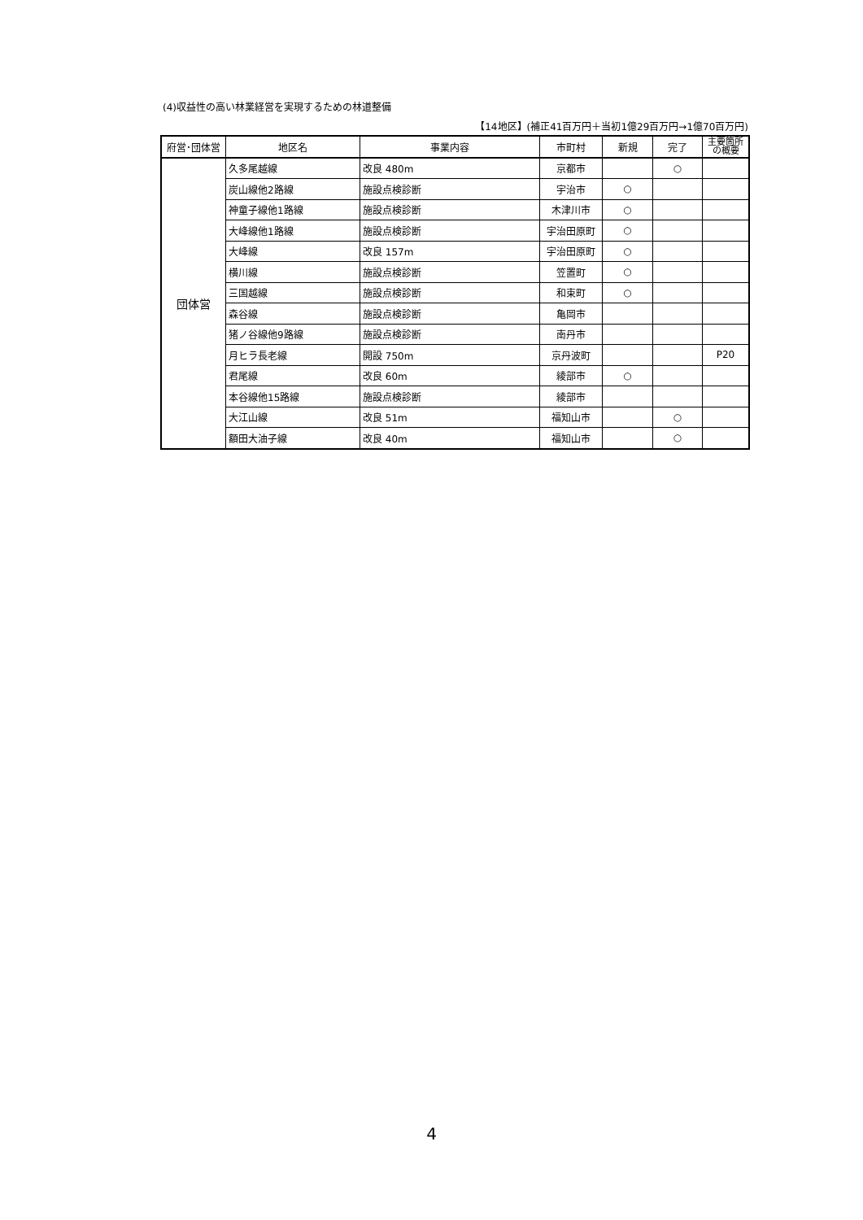(4)収益性の高い林業経営を実現するための林道整備
【14地区】(補正41百万円＋当初1億29百万円→1億70百万円)
| 府営･団体営 | 地区名 | 事業内容 | 市町村 | 新規 | 完了 | 主要箇所 の概要 |
| --- | --- | --- | --- | --- | --- | --- |
| 団体営 | 久多尾越線 | 改良 480m | 京都市 | | ○ | |
| | 炭山線他2路線 | 施設点検診断 | 宇治市 | ○ | | |
| | 神童子線他1路線 | 施設点検診断 | 木津川市 | ○ | | |
| | 大峰線他1路線 | 施設点検診断 | 宇治田原町 | ○ | | |
| | 大峰線 | 改良 157m | 宇治田原町 | ○ | | |
| | 横川線 | 施設点検診断 | 笠置町 | ○ | | |
| | 三国越線 | 施設点検診断 | 和束町 | ○ | | |
| | 森谷線 | 施設点検診断 | 亀岡市 | | | |
| | 猪ノ谷線他9路線 | 施設点検診断 | 南丹市 | | | |
| | 月ヒラ長老線 | 開設 750m | 京丹波町 | | | P20 |
| | 君尾線 | 改良 60m | 綾部市 | ○ | | |
| | 本谷線他15路線 | 施設点検診断 | 綾部市 | | | |
| | 大江山線 | 改良 51m | 福知山市 | | ○ | |
| | 額田大油子線 | 改良 40m | 福知山市 | | ○ | |
4